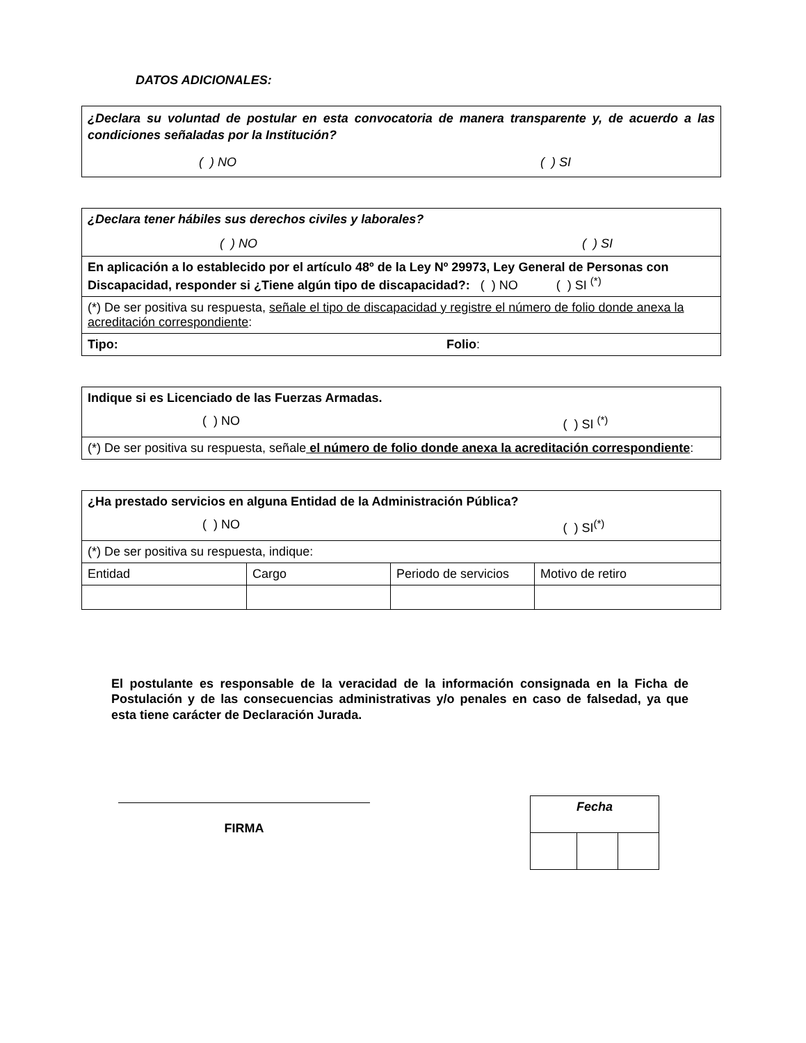DATOS ADICIONALES:
| ¿Declara su voluntad de postular en esta convocatoria de manera transparente y, de acuerdo a las condiciones señaladas por la Institución? ( ) NO ( ) SI |
| ¿Declara tener hábiles sus derechos civiles y laborales? ( ) NO ( ) SI |
| En aplicación a lo establecido por el artículo 48º de la Ley Nº 29973, Ley General de Personas con Discapacidad, responder si ¿Tiene algún tipo de discapacidad?: ( ) NO ( ) SI <sup>(*)</sup> |
| (*) De ser positiva su respuesta, señale el tipo de discapacidad y registre el número de folio donde anexa la acreditación correspondiente : |
| Tipo: Folio : |
| Indique si es Licenciado de las Fuerzas Armadas. ( ) NO ( ) SI <sup>(*)</sup> |
| (*) De ser positiva su respuesta, señale el número de folio donde anexa la acreditación correspondiente : |
| ¿Ha prestado servicios en alguna Entidad de la Administración Pública? ( ) NO ( ) SI<sup>(*)</sup> | | | |
| (*) De ser positiva su respuesta, indique: | | | |
| Entidad | Cargo | Periodo de servicios | Motivo de retiro |
El postulante es responsable de la veracidad de la información consignada en la Ficha de Postulación y de las consecuencias administrativas y/o penales en caso de falsedad, ya que esta tiene carácter de Declaración Jurada.
FIRMA
| Fecha | | |